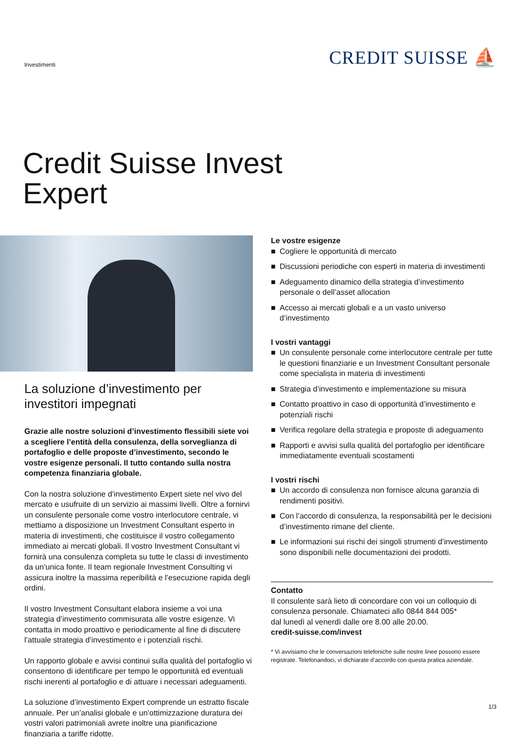Investimenti
CREDIT SUISSE ⛵
Credit Suisse Invest
Expert
La soluzione d’investimento per investitori impegnati
Grazie alle nostre soluzioni d’investimento flessibili siete voi a scegliere l’entità della consulenza, della sorveglianza di portafoglio e delle proposte d’investimento, secondo le vostre esigenze personali. Il tutto contando sulla nostra competenza finanziaria globale.
Con la nostra soluzione d’investimento Expert siete nel vivo del mercato e usufruite di un servizio ai massimi livelli. Oltre a fornirvi un consulente personale come vostro interlocutore centrale, vi mettiamo a disposizione un Investment Consultant esperto in materia di investimenti, che costituisce il vostro collegamento immediato ai mercati globali. Il vostro Investment Consultant vi fornirà una consulenza completa su tutte le classi di investimento da un’unica fonte. Il team regionale Investment Consulting vi assicura inoltre la massima reperibilità e l’esecuzione rapida degli ordini.
Il vostro Investment Consultant elabora insieme a voi una strategia d’investimento commisurata alle vostre esigenze. Vi contatta in modo proattivo e periodicamente al fine di discutere l’attuale strategia d’investimento e i potenziali rischi.
Un rapporto globale e avvisi continui sulla qualità del portafoglio vi consentono di identificare per tempo le opportunità ed eventuali rischi inerenti al portafoglio e di attuare i necessari adeguamenti.
La soluzione d’investimento Expert comprende un estratto fiscale annuale. Per un’analisi globale e un’ottimizzazione duratura dei vostri valori patrimoniali avrete inoltre una pianificazione finanziaria a tariffe ridotte.
Le vostre esigenze
■ Cogliere le opportunità di mercato
■ Discussioni periodiche con esperti in materia di investimenti
■ Adeguamento dinamico della strategia d’investimento personale o dell’asset allocation
■ Accesso ai mercati globali e a un vasto universo d’investimento
I vostri vantaggi
■ Un consulente personale come interlocutore centrale per tutte le questioni finanziarie e un Investment Consultant personale come specialista in materia di investimenti
■ Strategia d’investimento e implementazione su misura
■ Contatto proattivo in caso di opportunità d’investimento e potenziali rischi
■ Verifica regolare della strategia e proposte di adeguamento
■ Rapporti e avvisi sulla qualità del portafoglio per identificare immediatamente eventuali scostamenti
I vostri rischi
■ Un accordo di consulenza non fornisce alcuna garanzia di rendimenti positivi.
■ Con l’accordo di consulenza, la responsabilità per le decisioni d’investimento rimane del cliente.
■ Le informazioni sui rischi dei singoli strumenti d’investimento sono disponibili nelle documentazioni dei prodotti.
Contatto
Il consulente sarà lieto di concordare con voi un colloquio di consulenza personale. Chiamateci allo 0844 844 005*
dal lunedì al venerdì dalle ore 8.00 alle 20.00.
credit-suisse.com/invest
* Vi avvisiamo che le conversazioni telefoniche sulle nostre linee possono essere registrate. Telefonandoci, vi dichiarate d’accordo con questa pratica aziendale.
1/3